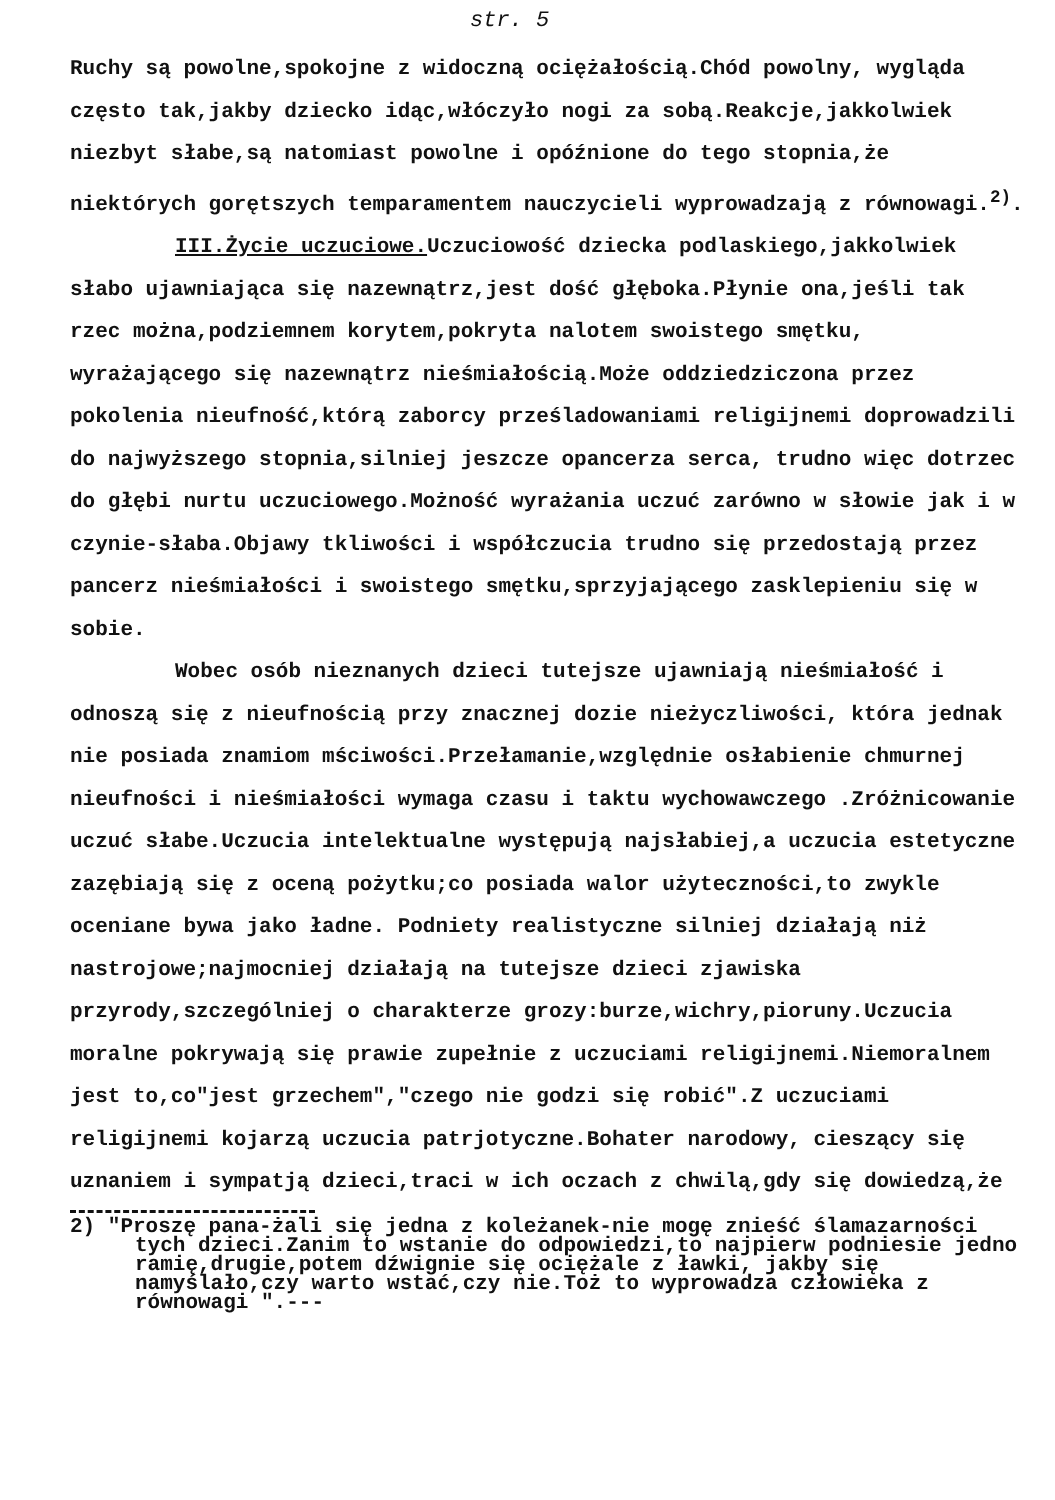str. 5
Ruchy są powolne,spokojne z widoczną ociężałością.Chód powolny, wygląda często tak,jakby dziecko idąc,włóczyło nogi za sobą.Reakcje,jakkolwiek niezbyt słabe,są natomiast powolne i opóźnione do tego stopnia,że niektórych gorętszych temparamentem nauczycieli wyprowadzają z równowagi.<sup>2)</sup>.
III.Życie uczuciowe. Uczuciowość dziecka podlaskiego,jakkolwiek słabo ujawniająca się nazewnątrz,jest dość głęboka.Płynie ona,jeśli tak rzec można,podziemnem korytem,pokryta nalotem swoistego smętku, wyrażającego się nazewnątrz nieśmiałością.Może oddziedziczona przez pokolenia nieufność,którą zaborcy prześladowaniami religijnemi doprowadzili do najwyższego stopnia,silniej jeszcze opancerza serca, trudno więc dotrzec do głębi nurtu uczuciowego.Możność wyrażania uczuć zarówno w słowie jak i w czynie-słaba.Objawy tkliwości i współczucia trudno się przedostają przez pancerz nieśmiałości i swoistego smętku,sprzyjającego zasklepieniu się w sobie.
Wobec osób nieznanych dzieci tutejsze ujawniają nieśmiałość i odnoszą się z nieufnością przy znacznej dozie nieżyczliwości, która jednak nie posiada znamiom mściwości.Przełamanie,względnie osłabienie chmurnej nieufności i nieśmiałości wymaga czasu i taktu wychowawczego .Zróżnicowanie uczuć słabe.Uczucia intelektualne występują najsłabiej,a uczucia estetyczne zazębiają się z oceną pożytku;co posiada walor użyteczności,to zwykle oceniane bywa jako ładne. Podniety realistyczne silniej działają niż nastrojowe;najmocniej działają na tutejsze dzieci zjawiska przyrody,szczególniej o charakterze grozy:burze,wichry,pioruny.Uczucia moralne pokrywają się prawie zupełnie z uczuciami religijnemi.Niemoralnem jest to,co"jest grzechem","czego nie godzi się robić".Z uczuciami religijnemi kojarzą uczucia patrjotyczne.Bohater narodowy, cieszący się uznaniem i sympatją dzieci,traci w ich oczach z chwilą,gdy się dowiedzą,że
2) "Proszę pana-żali się jedna z koleżanek-nie mogę znieść ślamazarności tych dzieci.Zanim to wstanie do odpowiedzi,to najpierw podniesie jedno ramię,drugie,potem dźwignie się ociężale z ławki, jakby się namyślało,czy warto wstać,czy nie.Toż to wyprowadza człowieka z równowagi ".---